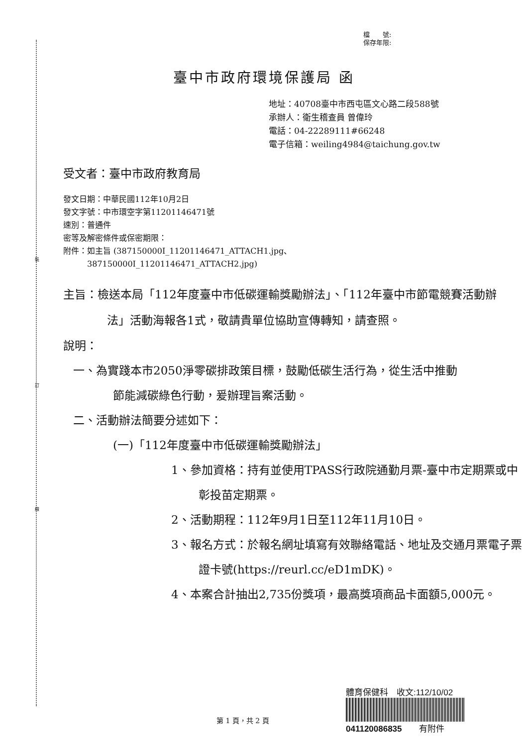裝
訂
線
檔　　號:
保存年限:
臺中市政府環境保護局 函
地址：40708臺中市西屯區文心路二段588號
承辦人：衛生稽查員 曾偉玲
電話：04-22289111#66248
電子信箱：weiling4984@taichung.gov.tw
受文者：臺中市政府教育局
發文日期：中華民國112年10月2日
發文字號：中市環空字第11201146471號
速別：普通件
密等及解密條件或保密期限：
附件：如主旨 (387150000I_11201146471_ATTACH1.jpg、
　　　387150000I_11201146471_ATTACH2.jpg)
主旨：檢送本局「112年度臺中市低碳運輸獎勵辦法」、「112年臺中市節電競賽活動辦法」活動海報各1式，敬請貴單位協助宣傳轉知，請查照。
說明：
一、為實踐本市2050淨零碳排政策目標，鼓勵低碳生活行為，從生活中推動節能減碳綠色行動，爰辦理旨案活動。
二、活動辦法簡要分述如下：
(一)「112年度臺中市低碳運輸獎勵辦法」
1、參加資格：持有並使用TPASS行政院通勤月票-臺中市定期票或中彰投苗定期票。
2、活動期程：112年9月1日至112年11月10日。
3、報名方式：於報名網址填寫有效聯絡電話、地址及交通月票電子票證卡號(https://reurl.cc/eD1mDK)。
4、本案合計抽出2,735份獎項，最高獎項商品卡面額5,000元。
第 1 頁，共 2 頁
體育保健科　收文:112/10/02
041120086835　　有附件